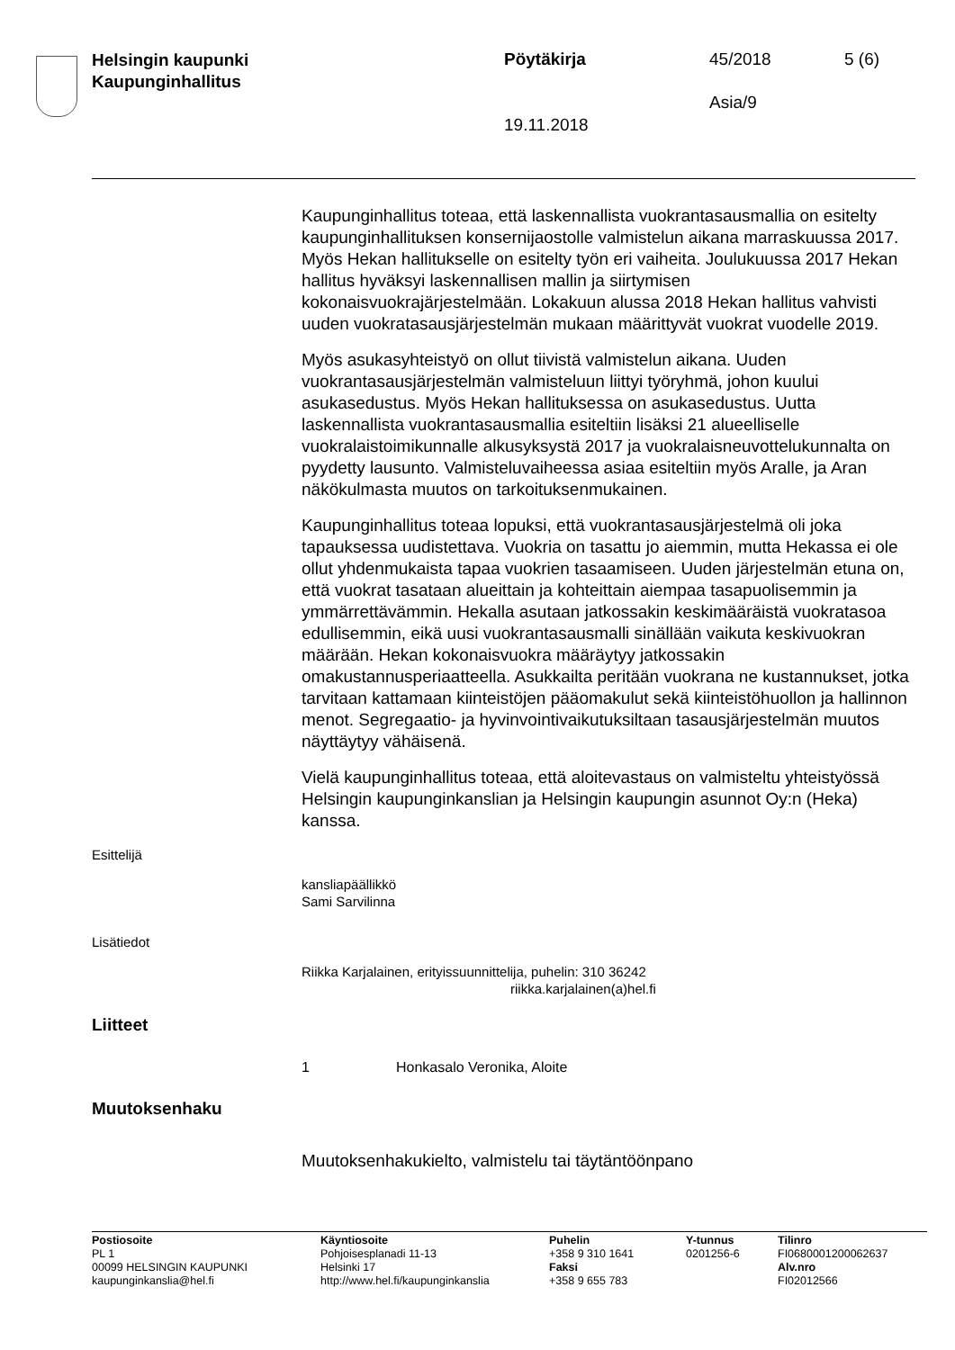Helsingin kaupunki
Kaupunginhallitus
Pöytäkirja 45/2018 5 (6)
Asia/9
19.11.2018
Kaupunginhallitus toteaa, että laskennallista vuokrantasausmallia on esitelty kaupunginhallituksen konsernijaostolle valmistelun aikana marraskuussa 2017. Myös Hekan hallitukselle on esitelty työn eri vaiheita. Joulukuussa 2017 Hekan hallitus hyväksyi laskennallisen mallin ja siirtymisen kokonaisvuokrajärjestelmään. Lokakuun alussa 2018 Hekan hallitus vahvisti uuden vuokratasausjärjestelmän mukaan määrittyvät vuokrat vuodelle 2019.
Myös asukasyhteistyö on ollut tiivistä valmistelun aikana. Uuden vuokrantasausjärjestelmän valmisteluun liittyi työryhmä, johon kuului asukasedustus. Myös Hekan hallituksessa on asukasedustus. Uutta laskennallista vuokrantasausmallia esiteltiin lisäksi 21 alueelliselle vuokralaistoimikunnalle alkusyksystä 2017 ja vuokralaisneuvottelukunnalta on pyydetty lausunto. Valmisteluvaiheessa asiaa esiteltiin myös Aralle, ja Aran näkökulmasta muutos on tarkoituksenmukainen.
Kaupunginhallitus toteaa lopuksi, että vuokrantasausjärjestelmä oli joka tapauksessa uudistettava. Vuokria on tasattu jo aiemmin, mutta Hekassa ei ole ollut yhdenmukaista tapaa vuokrien tasaamiseen. Uuden järjestelmän etuna on, että vuokrat tasataan alueittain ja kohteittain aiempaa tasapuolisemmin ja ymmärrettävämmin. Hekalla asutaan jatkossakin keskimääräistä vuokratasoa edullisemmin, eikä uusi vuokrantasausmalli sinällään vaikuta keskivuokran määrään. Hekan kokonaisvuokra määräytyy jatkossakin omakustannusperiaatteella. Asukkailta peritään vuokrana ne kustannukset, jotka tarvitaan kattamaan kiinteistöjen pääomakulut sekä kiinteistöhuollon ja hallinnon menot. Segregaatio- ja hyvinvointivaikutuksiltaan tasausjärjestelmän muutos näyttäytyy vähäisenä.
Vielä kaupunginhallitus toteaa, että aloitevastaus on valmisteltu yhteistyössä Helsingin kaupunginkanslian ja Helsingin kaupungin asunnot Oy:n (Heka) kanssa.
Esittelijä
kansliapäällikkö
Sami Sarvilinna
Lisätiedot
Riikka Karjalainen, erityissuunnittelija, puhelin: 310 36242
riikka.karjalainen(a)hel.fi
Liitteet
1 Honkasalo Veronika, Aloite
Muutoksenhaku
Muutoksenhakukielto, valmistelu tai täytäntöönpano
Postiosoite
PL 1
00099 HELSINGIN KAUPUNKI
kaupunginkanslia@hel.fi
Käyntiosoite
Pohjoisesplanadi 11-13
Helsinki 17
http://www.hel.fi/kaupunginkanslia
Puhelin
+358 9 310 1641
Faksi
+358 9 655 783
Y-tunnus
0201256-6
Tilinro
FI0680001200062637
Alv.nro
FI02012566